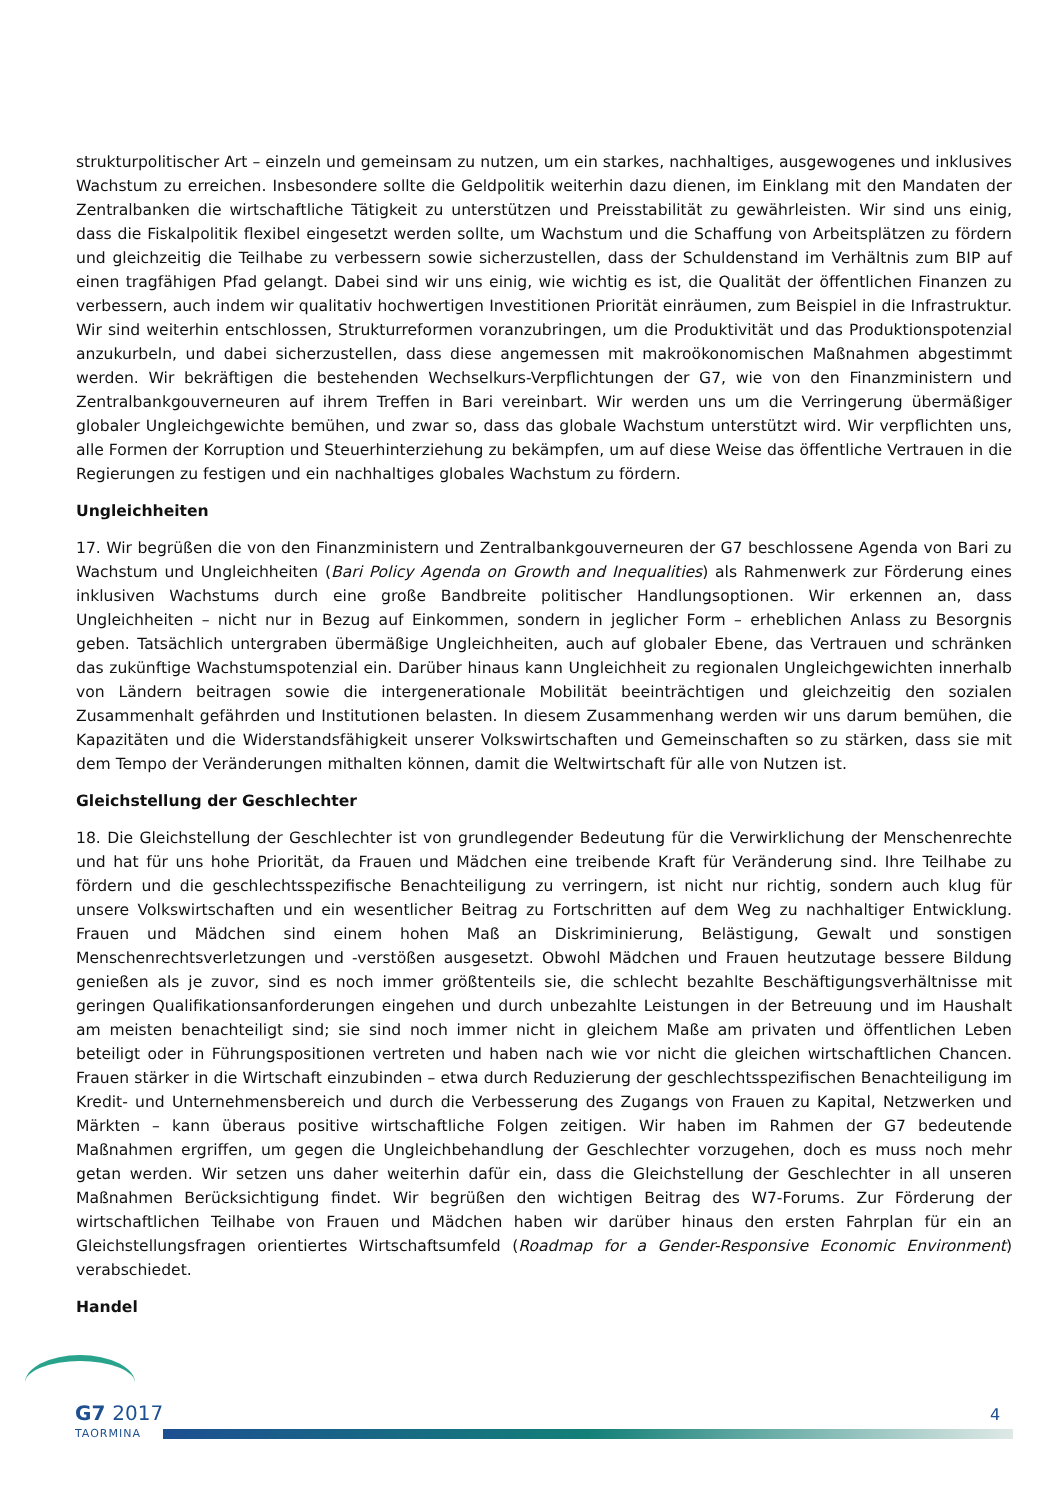strukturpolitischer Art – einzeln und gemeinsam zu nutzen, um ein starkes, nachhaltiges, ausgewogenes und inklusives Wachstum zu erreichen. Insbesondere sollte die Geldpolitik weiterhin dazu dienen, im Einklang mit den Mandaten der Zentralbanken die wirtschaftliche Tätigkeit zu unterstützen und Preisstabilität zu gewährleisten. Wir sind uns einig, dass die Fiskalpolitik flexibel eingesetzt werden sollte, um Wachstum und die Schaffung von Arbeitsplätzen zu fördern und gleichzeitig die Teilhabe zu verbessern sowie sicherzustellen, dass der Schuldenstand im Verhältnis zum BIP auf einen tragfähigen Pfad gelangt. Dabei sind wir uns einig, wie wichtig es ist, die Qualität der öffentlichen Finanzen zu verbessern, auch indem wir qualitativ hochwertigen Investitionen Priorität einräumen, zum Beispiel in die Infrastruktur. Wir sind weiterhin entschlossen, Strukturreformen voranzubringen, um die Produktivität und das Produktionspotenzial anzukurbeln, und dabei sicherzustellen, dass diese angemessen mit makroökonomischen Maßnahmen abgestimmt werden. Wir bekräftigen die bestehenden Wechselkurs-Verpflichtungen der G7, wie von den Finanzministern und Zentralbankgouverneuren auf ihrem Treffen in Bari vereinbart. Wir werden uns um die Verringerung übermäßiger globaler Ungleichgewichte bemühen, und zwar so, dass das globale Wachstum unterstützt wird. Wir verpflichten uns, alle Formen der Korruption und Steuerhinterziehung zu bekämpfen, um auf diese Weise das öffentliche Vertrauen in die Regierungen zu festigen und ein nachhaltiges globales Wachstum zu fördern.
Ungleichheiten
17. Wir begrüßen die von den Finanzministern und Zentralbankgouverneuren der G7 beschlossene Agenda von Bari zu Wachstum und Ungleichheiten (Bari Policy Agenda on Growth and Inequalities) als Rahmenwerk zur Förderung eines inklusiven Wachstums durch eine große Bandbreite politischer Handlungsoptionen. Wir erkennen an, dass Ungleichheiten – nicht nur in Bezug auf Einkommen, sondern in jeglicher Form – erheblichen Anlass zu Besorgnis geben. Tatsächlich untergraben übermäßige Ungleichheiten, auch auf globaler Ebene, das Vertrauen und schränken das zukünftige Wachstumspotenzial ein. Darüber hinaus kann Ungleichheit zu regionalen Ungleichgewichten innerhalb von Ländern beitragen sowie die intergenerationale Mobilität beeinträchtigen und gleichzeitig den sozialen Zusammenhalt gefährden und Institutionen belasten. In diesem Zusammenhang werden wir uns darum bemühen, die Kapazitäten und die Widerstandsfähigkeit unserer Volkswirtschaften und Gemeinschaften so zu stärken, dass sie mit dem Tempo der Veränderungen mithalten können, damit die Weltwirtschaft für alle von Nutzen ist.
Gleichstellung der Geschlechter
18. Die Gleichstellung der Geschlechter ist von grundlegender Bedeutung für die Verwirklichung der Menschenrechte und hat für uns hohe Priorität, da Frauen und Mädchen eine treibende Kraft für Veränderung sind. Ihre Teilhabe zu fördern und die geschlechtsspezifische Benachteiligung zu verringern, ist nicht nur richtig, sondern auch klug für unsere Volkswirtschaften und ein wesentlicher Beitrag zu Fortschritten auf dem Weg zu nachhaltiger Entwicklung. Frauen und Mädchen sind einem hohen Maß an Diskriminierung, Belästigung, Gewalt und sonstigen Menschenrechtsverletzungen und -verstößen ausgesetzt. Obwohl Mädchen und Frauen heutzutage bessere Bildung genießen als je zuvor, sind es noch immer größtenteils sie, die schlecht bezahlte Beschäftigungsverhältnisse mit geringen Qualifikationsanforderungen eingehen und durch unbezahlte Leistungen in der Betreuung und im Haushalt am meisten benachteiligt sind; sie sind noch immer nicht in gleichem Maße am privaten und öffentlichen Leben beteiligt oder in Führungspositionen vertreten und haben nach wie vor nicht die gleichen wirtschaftlichen Chancen. Frauen stärker in die Wirtschaft einzubinden – etwa durch Reduzierung der geschlechtsspezifischen Benachteiligung im Kredit- und Unternehmensbereich und durch die Verbesserung des Zugangs von Frauen zu Kapital, Netzwerken und Märkten – kann überaus positive wirtschaftliche Folgen zeitigen. Wir haben im Rahmen der G7 bedeutende Maßnahmen ergriffen, um gegen die Ungleichbehandlung der Geschlechter vorzugehen, doch es muss noch mehr getan werden. Wir setzen uns daher weiterhin dafür ein, dass die Gleichstellung der Geschlechter in all unseren Maßnahmen Berücksichtigung findet. Wir begrüßen den wichtigen Beitrag des W7-Forums. Zur Förderung der wirtschaftlichen Teilhabe von Frauen und Mädchen haben wir darüber hinaus den ersten Fahrplan für ein an Gleichstellungsfragen orientiertes Wirtschaftsumfeld (Roadmap for a Gender-Responsive Economic Environment) verabschiedet.
Handel
G7 2017
TAORMINA
4